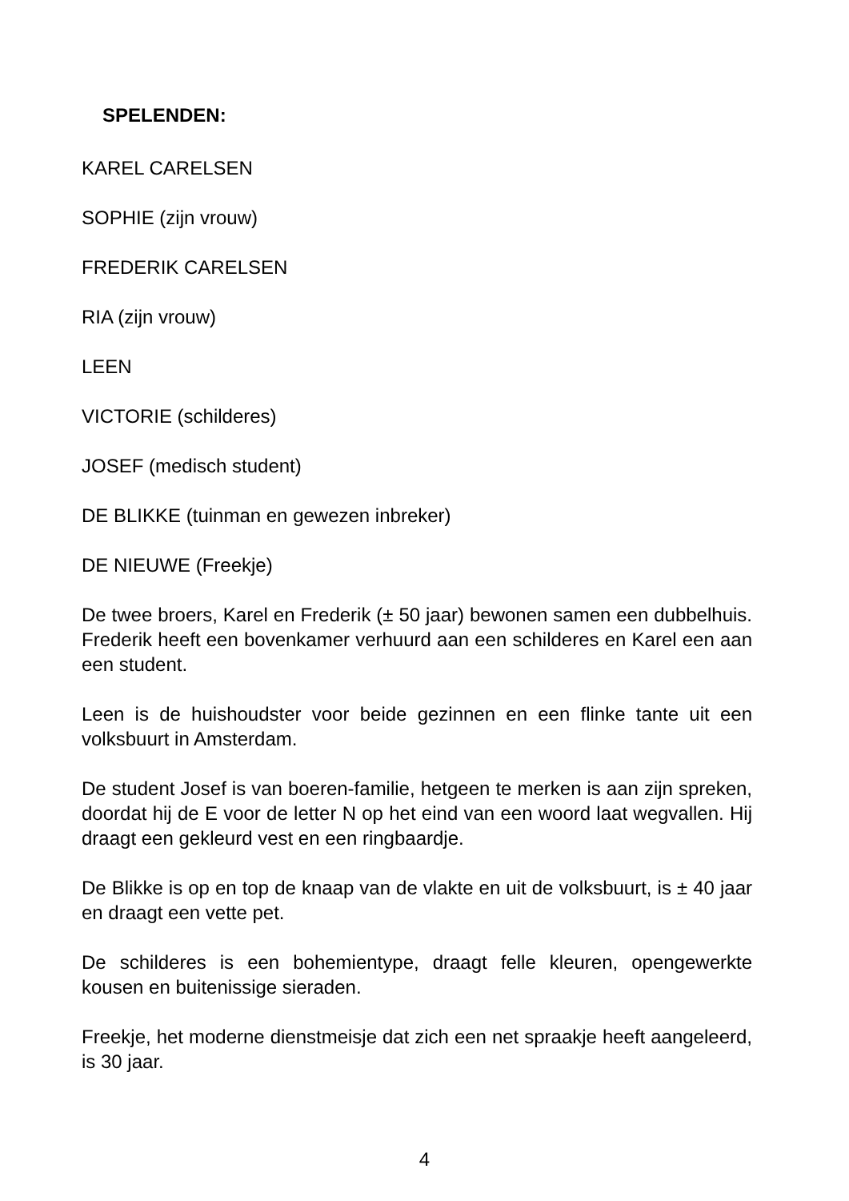SPELENDEN:
KAREL CARELSEN
SOPHIE (zijn vrouw)
FREDERIK CARELSEN
RIA (zijn vrouw)
LEEN
VICTORIE (schilderes)
JOSEF (medisch student)
DE BLIKKE (tuinman en gewezen inbreker)
DE NIEUWE (Freekje)
De twee broers, Karel en Frederik (± 50 jaar) bewonen samen een dubbelhuis. Frederik heeft een bovenkamer verhuurd aan een schilderes en Karel een aan een student.
Leen is de huishoudster voor beide gezinnen en een flinke tante uit een volksbuurt in Amsterdam.
De student Josef is van boeren-familie, hetgeen te merken is aan zijn spreken, doordat hij de E voor de letter N op het eind van een woord laat wegvallen. Hij draagt een gekleurd vest en een ringbaardje.
De Blikke is op en top de knaap van de vlakte en uit de volksbuurt, is ± 40 jaar en draagt een vette pet.
De schilderes is een bohemientype, draagt felle kleuren, opengewerkte kousen en buitenissige sieraden.
Freekje, het moderne dienstmeisje dat zich een net spraakje heeft aangeleerd, is 30 jaar.
4